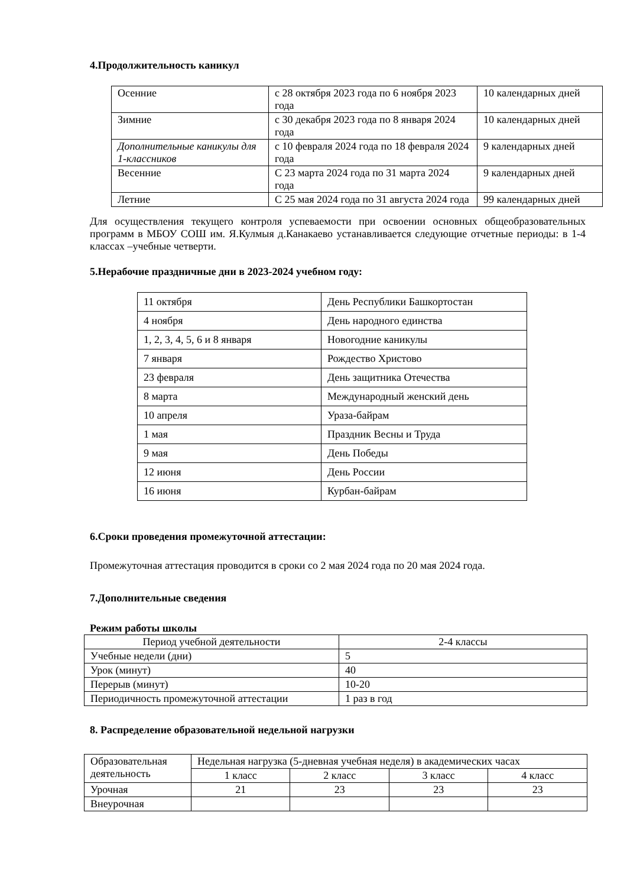4.Продолжительность каникул
| Осенние | с 28 октября 2023 года по 6 ноября 2023 года | 10 календарных дней |
| Зимние | с 30 декабря 2023 года по 8 января 2024 года | 10 календарных дней |
| Дополнительные каникулы для 1-классников | с 10 февраля 2024 года по 18 февраля 2024 года | 9 календарных дней |
| Весенние | С 23 марта 2024 года по 31 марта 2024 года | 9 календарных дней |
| Летние | С 25 мая 2024 года по 31 августа 2024 года | 99 календарных дней |
Для осуществления текущего контроля успеваемости при освоении основных общеобразовательных программ в МБОУ СОШ им. Я.Кулмыя д.Канакаево устанавливается следующие отчетные периоды: в 1-4 классах –учебные четверти.
5.Нерабочие праздничные дни в 2023-2024 учебном году:
| 11 октября | День Республики Башкортостан |
| 4 ноября | День народного единства |
| 1, 2, 3, 4, 5, 6 и 8 января | Новогодние каникулы |
| 7 января | Рождество Христово |
| 23 февраля | День защитника Отечества |
| 8 марта | Международный женский день |
| 10 апреля | Ураза-байрам |
| 1 мая | Праздник Весны и Труда |
| 9 мая | День Победы |
| 12 июня | День России |
| 16 июня | Курбан-байрам |
6.Сроки проведения промежуточной аттестации:
Промежуточная аттестация проводится в сроки со 2 мая 2024 года по 20 мая 2024 года.
7.Дополнительные сведения
Режим работы школы
| Период учебной деятельности | 2-4 классы |
| Учебные недели (дни) | 5 |
| Урок (минут) | 40 |
| Перерыв (минут) | 10-20 |
| Периодичность промежуточной аттестации | 1 раз в год |
8. Распределение образовательной недельной нагрузки
| Образовательная деятельность | Недельная нагрузка (5-дневная учебная неделя) в академических часах | | | |
| | 1 класс | 2 класс | 3 класс | 4 класс |
| Урочная | 21 | 23 | 23 | 23 |
| Внеурочная | | | | |